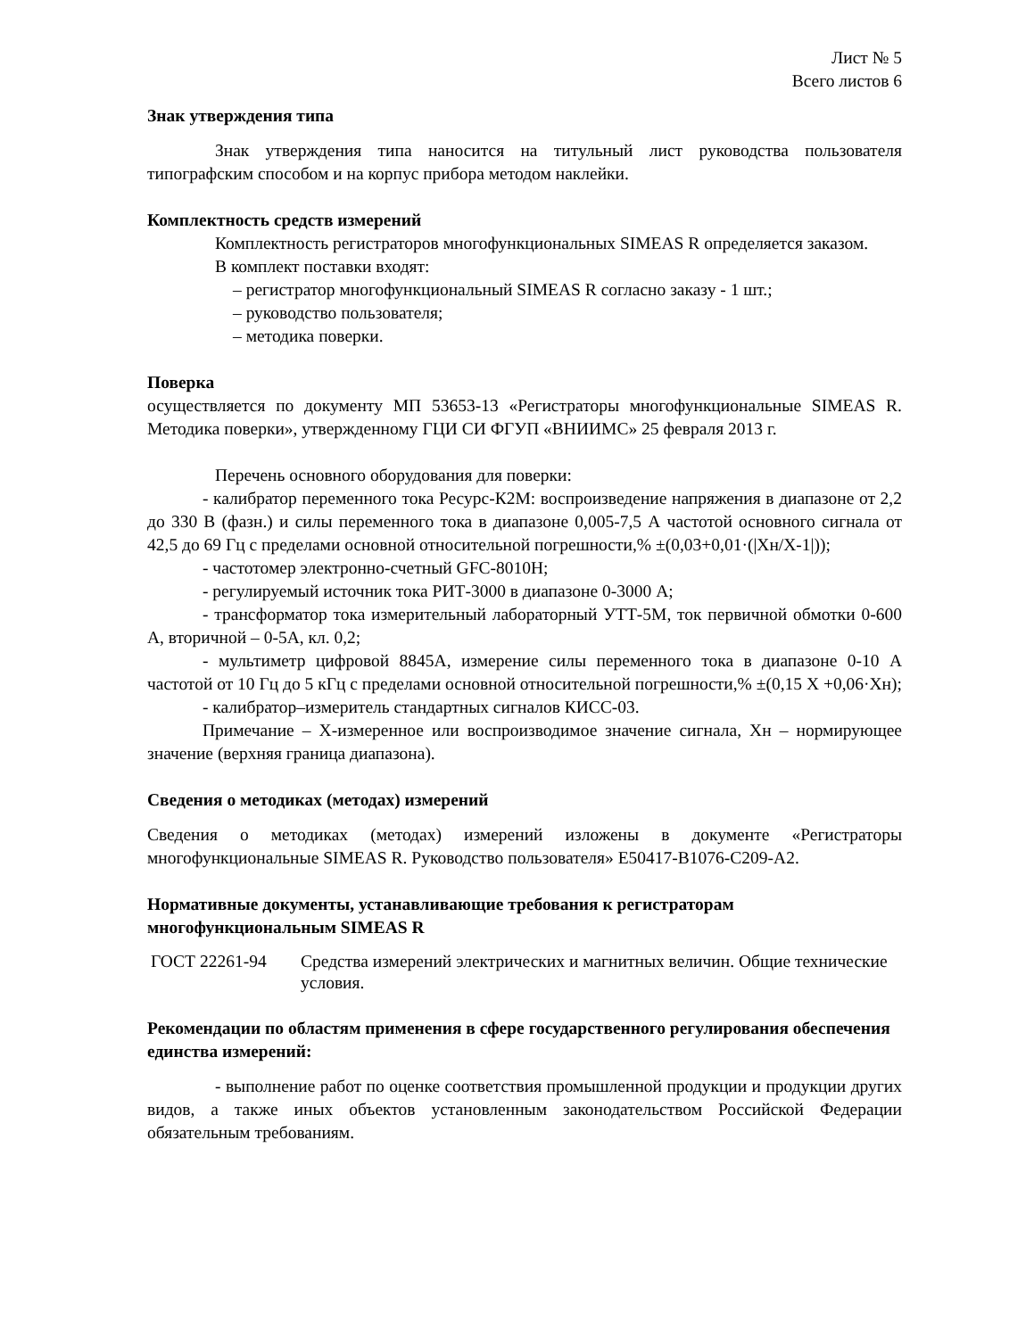Лист № 5
Всего листов 6
Знак утверждения типа
Знак утверждения типа наносится на титульный лист руководства пользователя типографским способом и на корпус прибора методом наклейки.
Комплектность средств измерений
Комплектность регистраторов многофункциональных SIMEAS R определяется заказом.
В комплект поставки входят:
– регистратор многофункциональный SIMEAS R согласно заказу - 1 шт.;
– руководство пользователя;
– методика поверки.
Поверка
осуществляется по документу МП 53653-13 «Регистраторы многофункциональные SIMEAS R. Методика поверки», утвержденному ГЦИ СИ ФГУП «ВНИИМС» 25 февраля 2013 г.
Перечень основного оборудования для поверки:
- калибратор переменного тока Ресурс-К2М: воспроизведение напряжения в диапазоне от 2,2 до 330 В (фазн.) и силы переменного тока в диапазоне 0,005-7,5 А частотой основного сигнала от 42,5 до 69 Гц с пределами основной относительной погрешности,% ±(0,03+0,01·(|Хн/Х-1|));
- частотомер электронно-счетный GFC-8010H;
- регулируемый источник тока РИТ-3000 в диапазоне 0-3000 А;
- трансформатор тока измерительный лабораторный УТТ-5М, ток первичной обмотки 0-600 А, вторичной – 0-5А, кл. 0,2;
- мультиметр цифровой 8845А, измерение силы переменного тока в диапазоне 0-10 А частотой от 10 Гц до 5 кГц с пределами основной относительной погрешности,% ±(0,15 Х +0,06·Хн);
- калибратор–измеритель стандартных сигналов КИСС-03.
Примечание – Х-измеренное или воспроизводимое значение сигнала, Хн – нормирующее значение (верхняя граница диапазона).
Сведения о методиках (методах) измерений
Сведения о методиках (методах) измерений изложены в документе «Регистраторы многофункциональные SIMEAS R. Руководство пользователя» E50417-B1076-C209-A2.
Нормативные документы, устанавливающие требования к регистраторам многофункциональным SIMEAS R
| ГОСТ 22261-94 | Средства измерений электрических и магнитных величин. Общие технические условия. |
Рекомендации по областям применения в сфере государственного регулирования обеспечения единства измерений:
- выполнение работ по оценке соответствия промышленной продукции и продукции других видов, а также иных объектов установленным законодательством Российской Федерации обязательным требованиям.